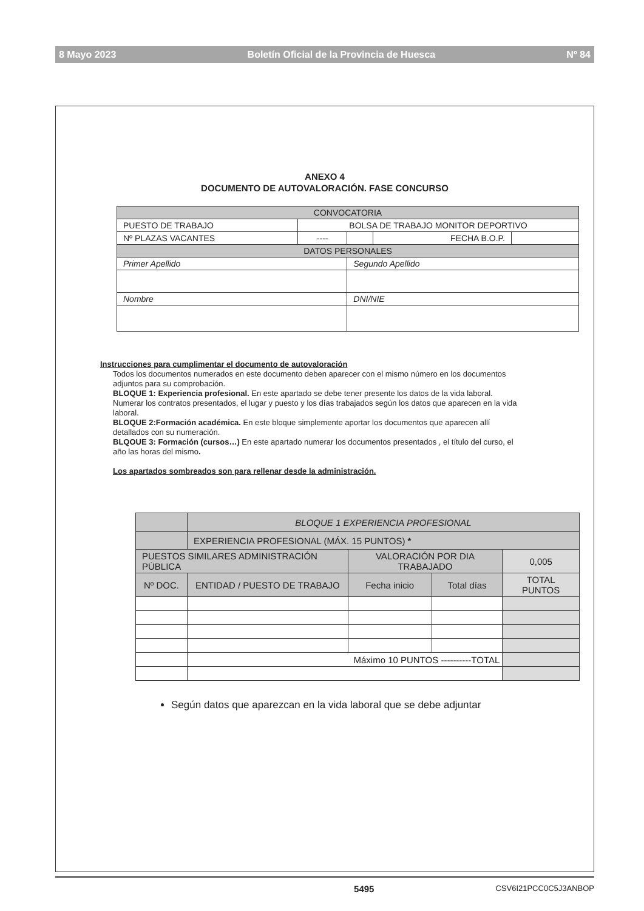8 Mayo 2023 Boletín Oficial de la Provincia de Huesca Nº 84
ANEXO 4
DOCUMENTO DE AUTOVALORACIÓN. FASE CONCURSO
| CONVOCATORIA | | | | |
| PUESTO DE TRABAJO | BOLSA DE TRABAJO MONITOR DEPORTIVO | | | |
| Nº PLAZAS VACANTES | ---- | | FECHA B.O.P. | |
| DATOS PERSONALES | | | | |
| Primer Apellido | | Segundo Apellido | | |
| Nombre | | DNI/NIE | | |
Instrucciones para cumplimentar el documento de autovaloración
Todos los documentos numerados en este documento deben aparecer con el mismo número en los documentos adjuntos para su comprobación.
BLOQUE 1: Experiencia profesional. En este apartado se debe tener presente los datos de la vida laboral. Numerar los contratos presentados, el lugar y puesto y los días trabajados según los datos que aparecen en la vida laboral.
BLOQUE 2:Formación académica. En este bloque simplemente aportar los documentos que aparecen allí detallados con su numeración.
BLQOUE 3: Formación (cursos…) En este apartado numerar los documentos presentados , el título del curso, el año las horas del mismo.
Los apartados sombreados son para rellenar desde la administración.
| | BLOQUE 1 EXPERIENCIA PROFESIONAL | | | |
| | EXPERIENCIA PROFESIONAL (MÁX. 15 PUNTOS) * | | | |
| PUESTOS SIMILARES ADMINISTRACIÓN PÚBLICA | | VALORACIÓN POR DIA TRABAJADO | | 0,005 |
| Nº DOC. | ENTIDAD / PUESTO DE TRABAJO | Fecha inicio | Total días | TOTAL PUNTOS |
| | Máximo 10 PUNTOS ----------TOTAL | | | |
Según datos que aparezcan en la vida laboral que se debe adjuntar
5495 CSV6I21PCC0C5J3ANBOP